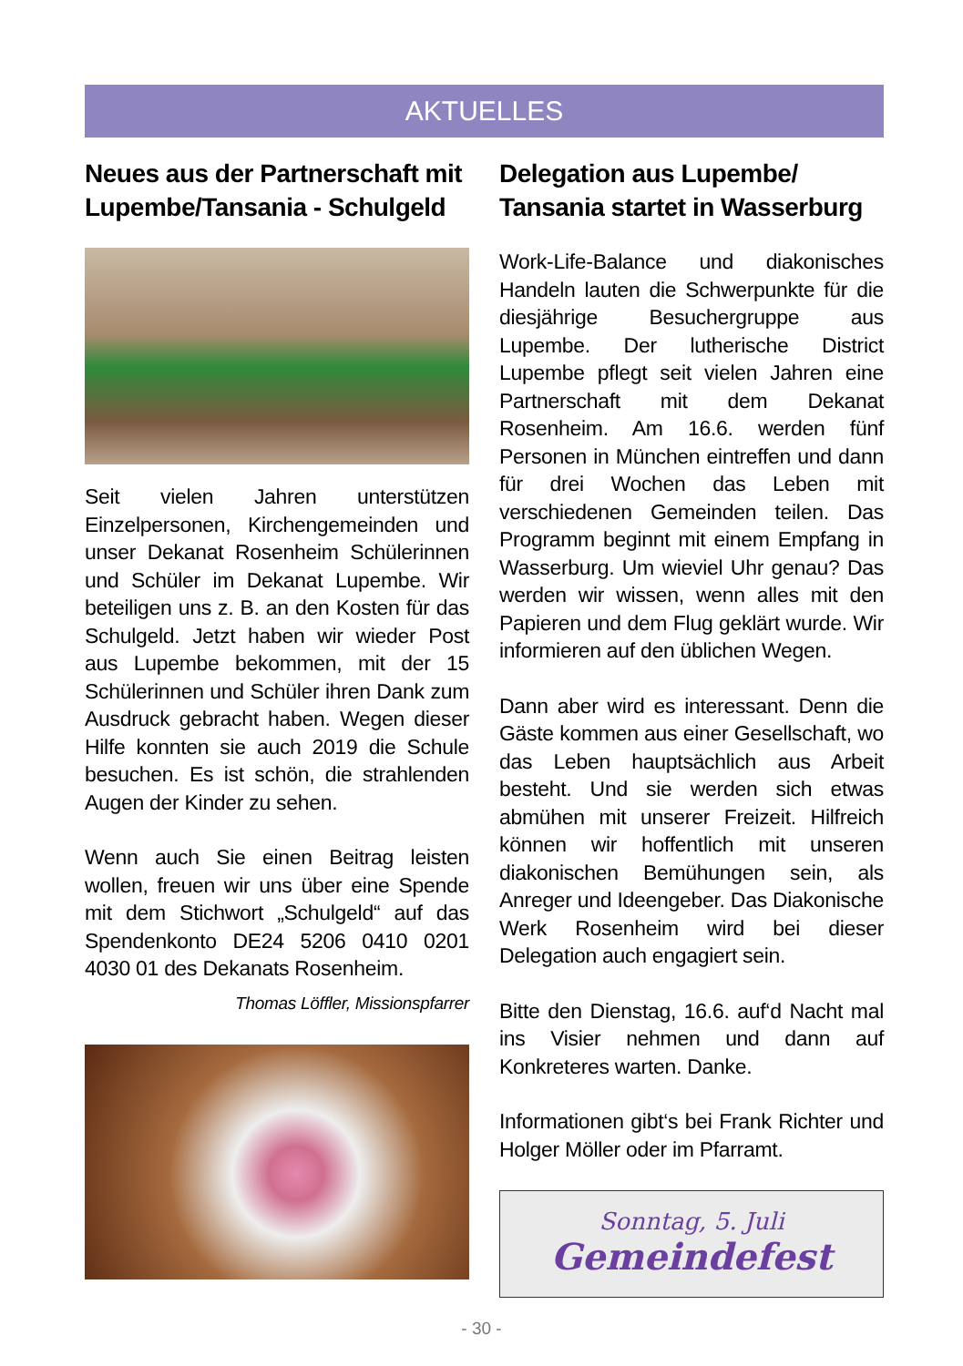AKTUELLES
Neues aus der Partnerschaft mit Lupembe/Tansania - Schulgeld
Seit vielen Jahren unterstützen Einzelpersonen, Kirchengemeinden und unser Dekanat Rosenheim Schülerinnen und Schüler im Dekanat Lupembe. Wir beteiligen uns z. B. an den Kosten für das Schulgeld. Jetzt haben wir wieder Post aus Lupembe bekommen, mit der 15 Schülerinnen und Schüler ihren Dank zum Ausdruck gebracht haben. Wegen dieser Hilfe konnten sie auch 2019 die Schule besuchen. Es ist schön, die strahlenden Augen der Kinder zu sehen.
Wenn auch Sie einen Beitrag leisten wollen, freuen wir uns über eine Spende mit dem Stichwort „Schulgeld“ auf das Spendenkonto DE24 5206 0410 0201 4030 01 des Dekanats Rosenheim.
Thomas Löffler, Missionspfarrer
Delegation aus Lupembe/ Tansania startet in Wasserburg
Work-Life-Balance und diakonisches Handeln lauten die Schwerpunkte für die diesjährige Besuchergruppe aus Lupembe. Der lutherische District Lupembe pflegt seit vielen Jahren eine Partnerschaft mit dem Dekanat Rosenheim. Am 16.6. werden fünf Personen in München eintreffen und dann für drei Wochen das Leben mit verschiedenen Gemeinden teilen. Das Programm beginnt mit einem Empfang in Wasserburg. Um wieviel Uhr genau? Das werden wir wissen, wenn alles mit den Papieren und dem Flug geklärt wurde. Wir informieren auf den üblichen Wegen.
Dann aber wird es interessant. Denn die Gäste kommen aus einer Gesellschaft, wo das Leben hauptsächlich aus Arbeit besteht. Und sie werden sich etwas abmühen mit unserer Freizeit. Hilfreich können wir hoffentlich mit unseren diakonischen Bemühungen sein, als Anreger und Ideengeber. Das Diakonische Werk Rosenheim wird bei dieser Delegation auch engagiert sein.
Bitte den Dienstag, 16.6. auf‘d Nacht mal ins Visier nehmen und dann auf Konkreteres warten. Danke.
Informationen gibt‘s bei Frank Richter und Holger Möller oder im Pfarramt.
Sonntag, 5. Juli
Gemeindefest
- 30 -